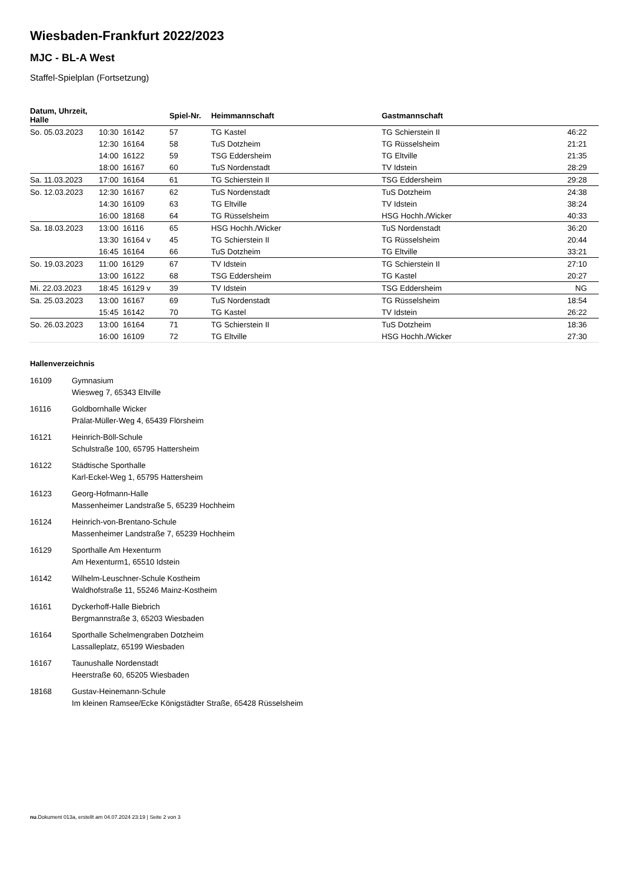Wiesbaden-Frankfurt 2022/2023
MJC - BL-A West
Staffel-Spielplan (Fortsetzung)
| Datum, Uhrzeit, Halle | | Spiel-Nr. | Heimmannschaft | Gastmannschaft | |
| --- | --- | --- | --- | --- | --- |
| So. 05.03.2023 | 10:30 16142 | 57 | TG Kastel | TG Schierstein II | 46:22 |
| | 12:30 16164 | 58 | TuS Dotzheim | TG Rüsselsheim | 21:21 |
| | 14:00 16122 | 59 | TSG Eddersheim | TG Eltville | 21:35 |
| | 18:00 16167 | 60 | TuS Nordenstadt | TV Idstein | 28:29 |
| Sa. 11.03.2023 | 17:00 16164 | 61 | TG Schierstein II | TSG Eddersheim | 29:28 |
| So. 12.03.2023 | 12:30 16167 | 62 | TuS Nordenstadt | TuS Dotzheim | 24:38 |
| | 14:30 16109 | 63 | TG Eltville | TV Idstein | 38:24 |
| | 16:00 18168 | 64 | TG Rüsselsheim | HSG Hochh./Wicker | 40:33 |
| Sa. 18.03.2023 | 13:00 16116 | 65 | HSG Hochh./Wicker | TuS Nordenstadt | 36:20 |
| | 13:30 16164 v | 45 | TG Schierstein II | TG Rüsselsheim | 20:44 |
| | 16:45 16164 | 66 | TuS Dotzheim | TG Eltville | 33:21 |
| So. 19.03.2023 | 11:00 16129 | 67 | TV Idstein | TG Schierstein II | 27:10 |
| | 13:00 16122 | 68 | TSG Eddersheim | TG Kastel | 20:27 |
| Mi. 22.03.2023 | 18:45 16129 v | 39 | TV Idstein | TSG Eddersheim | NG |
| Sa. 25.03.2023 | 13:00 16167 | 69 | TuS Nordenstadt | TG Rüsselsheim | 18:54 |
| | 15:45 16142 | 70 | TG Kastel | TV Idstein | 26:22 |
| So. 26.03.2023 | 13:00 16164 | 71 | TG Schierstein II | TuS Dotzheim | 18:36 |
| | 16:00 16109 | 72 | TG Eltville | HSG Hochh./Wicker | 27:30 |
Hallenverzeichnis
16109 Gymnasium
Wiesweg 7, 65343 Eltville
16116 Goldbornhalle Wicker
Prälat-Müller-Weg 4, 65439 Flörsheim
16121 Heinrich-Böll-Schule
Schulstraße 100, 65795 Hattersheim
16122 Städtische Sporthalle
Karl-Eckel-Weg 1, 65795 Hattersheim
16123 Georg-Hofmann-Halle
Massenheimer Landstraße 5, 65239 Hochheim
16124 Heinrich-von-Brentano-Schule
Massenheimer Landstraße 7, 65239 Hochheim
16129 Sporthalle Am Hexenturm
Am Hexenturm1, 65510 Idstein
16142 Wilhelm-Leuschner-Schule Kostheim
Waldhofstraße 11, 55246 Mainz-Kostheim
16161 Dyckerhoff-Halle Biebrich
Bergmannstraße 3, 65203 Wiesbaden
16164 Sporthalle Schelmengraben Dotzheim
Lassalleplatz, 65199 Wiesbaden
16167 Taunushalle Nordenstadt
Heerstraße 60, 65205 Wiesbaden
18168 Gustav-Heinemann-Schule
Im kleinen Ramsee/Ecke Königstädter Straße, 65428 Rüsselsheim
nu.Dokument 013a, erstellt am 04.07.2024 23:19 | Seite 2 von 3